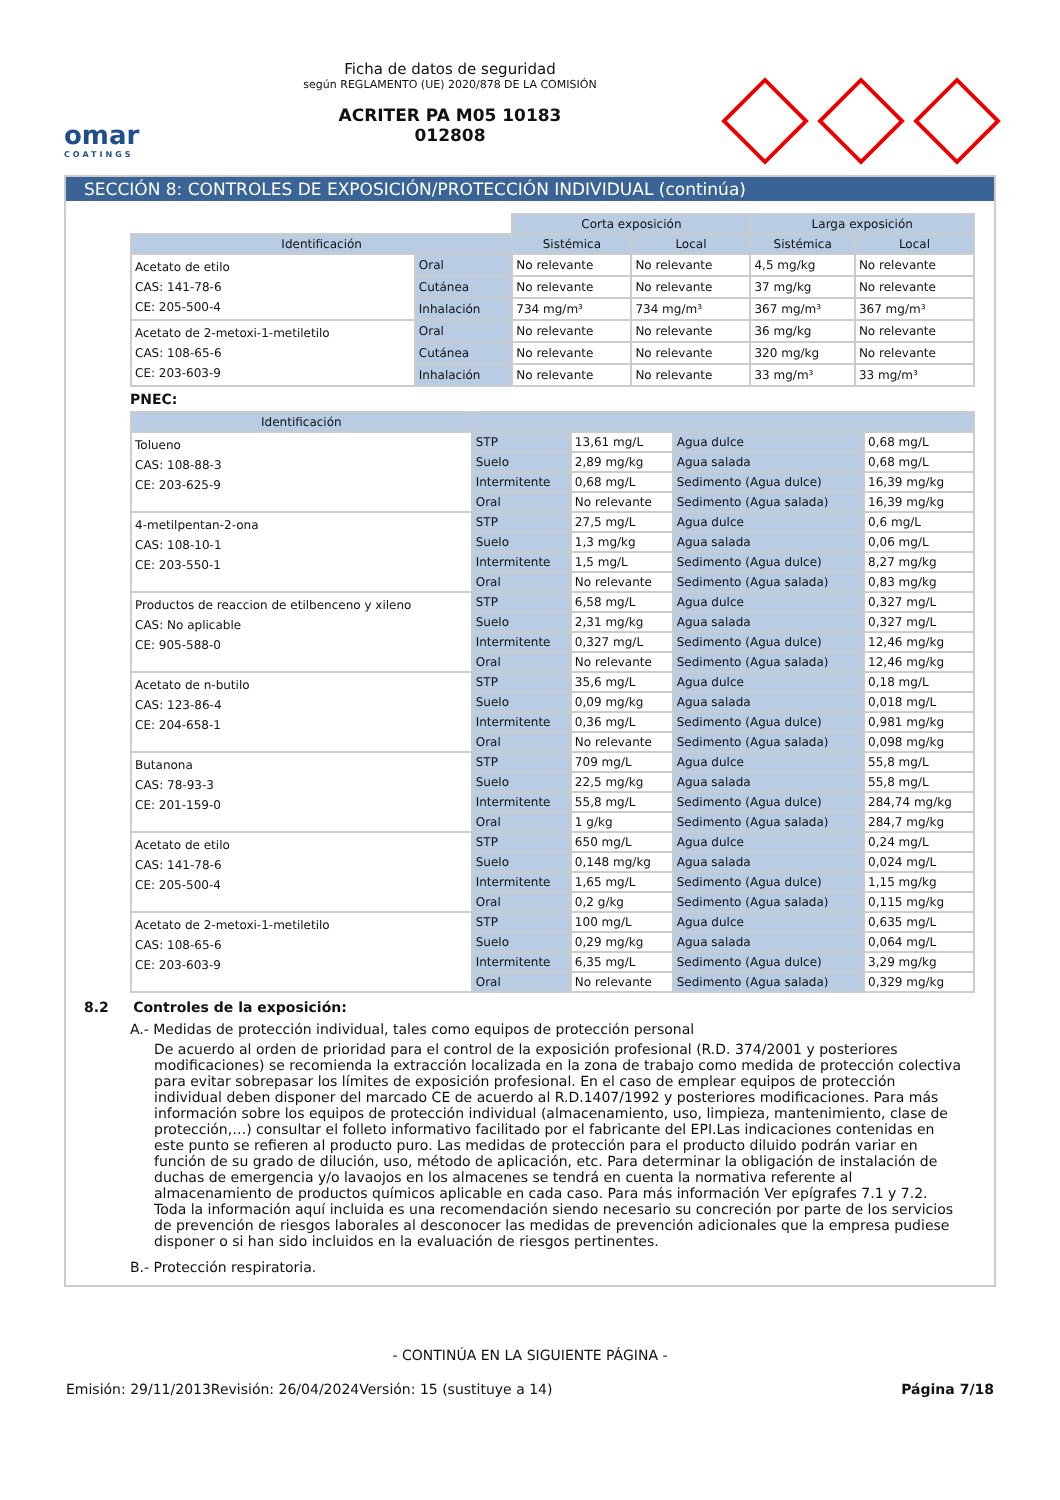omar
COATINGS
Ficha de datos de seguridad
según REGLAMENTO (UE) 2020/878 DE LA COMISIÓN
ACRITER PA M05 10183
012808
SECCIÓN 8: CONTROLES DE EXPOSICIÓN/PROTECCIÓN INDIVIDUAL (continúa)
| | | Corta exposición | | Larga exposición | |
| Identificación | | Sistémica | Local | Sistémica | Local |
| Acetato de etilo CAS: 141-78-6 CE: 205-500-4 | Oral | No relevante | No relevante | 4,5 mg/kg | No relevante |
| | Cutánea | No relevante | No relevante | 37 mg/kg | No relevante |
| | Inhalación | 734 mg/m³ | 734 mg/m³ | 367 mg/m³ | 367 mg/m³ |
| Acetato de 2-metoxi-1-metiletilo CAS: 108-65-6 CE: 203-603-9 | Oral | No relevante | No relevante | 36 mg/kg | No relevante |
| | Cutánea | No relevante | No relevante | 320 mg/kg | No relevante |
| | Inhalación | No relevante | No relevante | 33 mg/m³ | 33 mg/m³ |
PNEC:
| Identificación | | | | |
| --- | --- | --- | --- | --- |
| Tolueno CAS: 108-88-3 CE: 203-625-9 | STP | 13,61 mg/L | Agua dulce | 0,68 mg/L |
| | Suelo | 2,89 mg/kg | Agua salada | 0,68 mg/L |
| | Intermitente | 0,68 mg/L | Sedimento (Agua dulce) | 16,39 mg/kg |
| | Oral | No relevante | Sedimento (Agua salada) | 16,39 mg/kg |
| 4-metilpentan-2-ona CAS: 108-10-1 CE: 203-550-1 | STP | 27,5 mg/L | Agua dulce | 0,6 mg/L |
| | Suelo | 1,3 mg/kg | Agua salada | 0,06 mg/L |
| | Intermitente | 1,5 mg/L | Sedimento (Agua dulce) | 8,27 mg/kg |
| | Oral | No relevante | Sedimento (Agua salada) | 0,83 mg/kg |
| Productos de reaccion de etilbenceno y xileno CAS: No aplicable CE: 905-588-0 | STP | 6,58 mg/L | Agua dulce | 0,327 mg/L |
| | Suelo | 2,31 mg/kg | Agua salada | 0,327 mg/L |
| | Intermitente | 0,327 mg/L | Sedimento (Agua dulce) | 12,46 mg/kg |
| | Oral | No relevante | Sedimento (Agua salada) | 12,46 mg/kg |
| Acetato de n-butilo CAS: 123-86-4 CE: 204-658-1 | STP | 35,6 mg/L | Agua dulce | 0,18 mg/L |
| | Suelo | 0,09 mg/kg | Agua salada | 0,018 mg/L |
| | Intermitente | 0,36 mg/L | Sedimento (Agua dulce) | 0,981 mg/kg |
| | Oral | No relevante | Sedimento (Agua salada) | 0,098 mg/kg |
| Butanona CAS: 78-93-3 CE: 201-159-0 | STP | 709 mg/L | Agua dulce | 55,8 mg/L |
| | Suelo | 22,5 mg/kg | Agua salada | 55,8 mg/L |
| | Intermitente | 55,8 mg/L | Sedimento (Agua dulce) | 284,74 mg/kg |
| | Oral | 1 g/kg | Sedimento (Agua salada) | 284,7 mg/kg |
| Acetato de etilo CAS: 141-78-6 CE: 205-500-4 | STP | 650 mg/L | Agua dulce | 0,24 mg/L |
| | Suelo | 0,148 mg/kg | Agua salada | 0,024 mg/L |
| | Intermitente | 1,65 mg/L | Sedimento (Agua dulce) | 1,15 mg/kg |
| | Oral | 0,2 g/kg | Sedimento (Agua salada) | 0,115 mg/kg |
| Acetato de 2-metoxi-1-metiletilo CAS: 108-65-6 CE: 203-603-9 | STP | 100 mg/L | Agua dulce | 0,635 mg/L |
| | Suelo | 0,29 mg/kg | Agua salada | 0,064 mg/L |
| | Intermitente | 6,35 mg/L | Sedimento (Agua dulce) | 3,29 mg/kg |
| | Oral | No relevante | Sedimento (Agua salada) | 0,329 mg/kg |
8.2 Controles de la exposición:
A.- Medidas de protección individual, tales como equipos de protección personal
De acuerdo al orden de prioridad para el control de la exposición profesional (R.D. 374/2001 y posteriores modificaciones) se recomienda la extracción localizada en la zona de trabajo como medida de protección colectiva para evitar sobrepasar los límites de exposición profesional. En el caso de emplear equipos de protección individual deben disponer del marcado CE de acuerdo al R.D.1407/1992 y posteriores modificaciones. Para más información sobre los equipos de protección individual (almacenamiento, uso, limpieza, mantenimiento, clase de protección,…) consultar el folleto informativo facilitado por el fabricante del EPI.Las indicaciones contenidas en este punto se refieren al producto puro. Las medidas de protección para el producto diluido podrán variar en función de su grado de dilución, uso, método de aplicación, etc. Para determinar la obligación de instalación de duchas de emergencia y/o lavaojos en los almacenes se tendrá en cuenta la normativa referente al almacenamiento de productos químicos aplicable en cada caso. Para más información Ver epígrafes 7.1 y 7.2.
Toda la información aquí incluida es una recomendación siendo necesario su concreción por parte de los servicios de prevención de riesgos laborales al desconocer las medidas de prevención adicionales que la empresa pudiese disponer o si han sido incluidos en la evaluación de riesgos pertinentes.
B.- Protección respiratoria.
- CONTINÚA EN LA SIGUIENTE PÁGINA -
Emisión: 29/11/2013 Revisión: 26/04/2024 Versión: 15 (sustituye a 14) Página 7/18